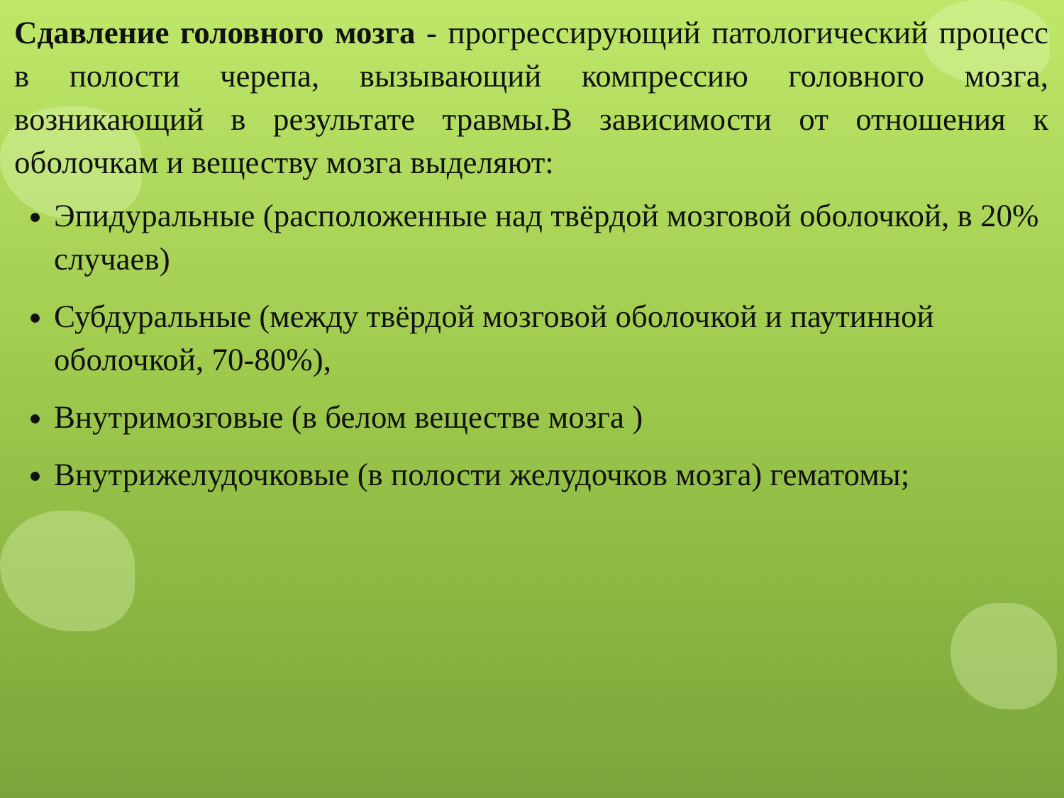Сдавление головного мозга - прогрессирующий патологический процесс в полости черепа, вызывающий компрессию головного мозга, возникающий в результате травмы.В зависимости от отношения к оболочкам и веществу мозга выделяют:
Эпидуральные (расположенные над твёрдой мозговой оболочкой, в 20% случаев)
Субдуральные (между твёрдой мозговой оболочкой и паутинной оболочкой, 70-80%),
Внутримозговые (в белом веществе мозга )
Внутрижелудочковые (в полости желудочков мозга) гематомы;